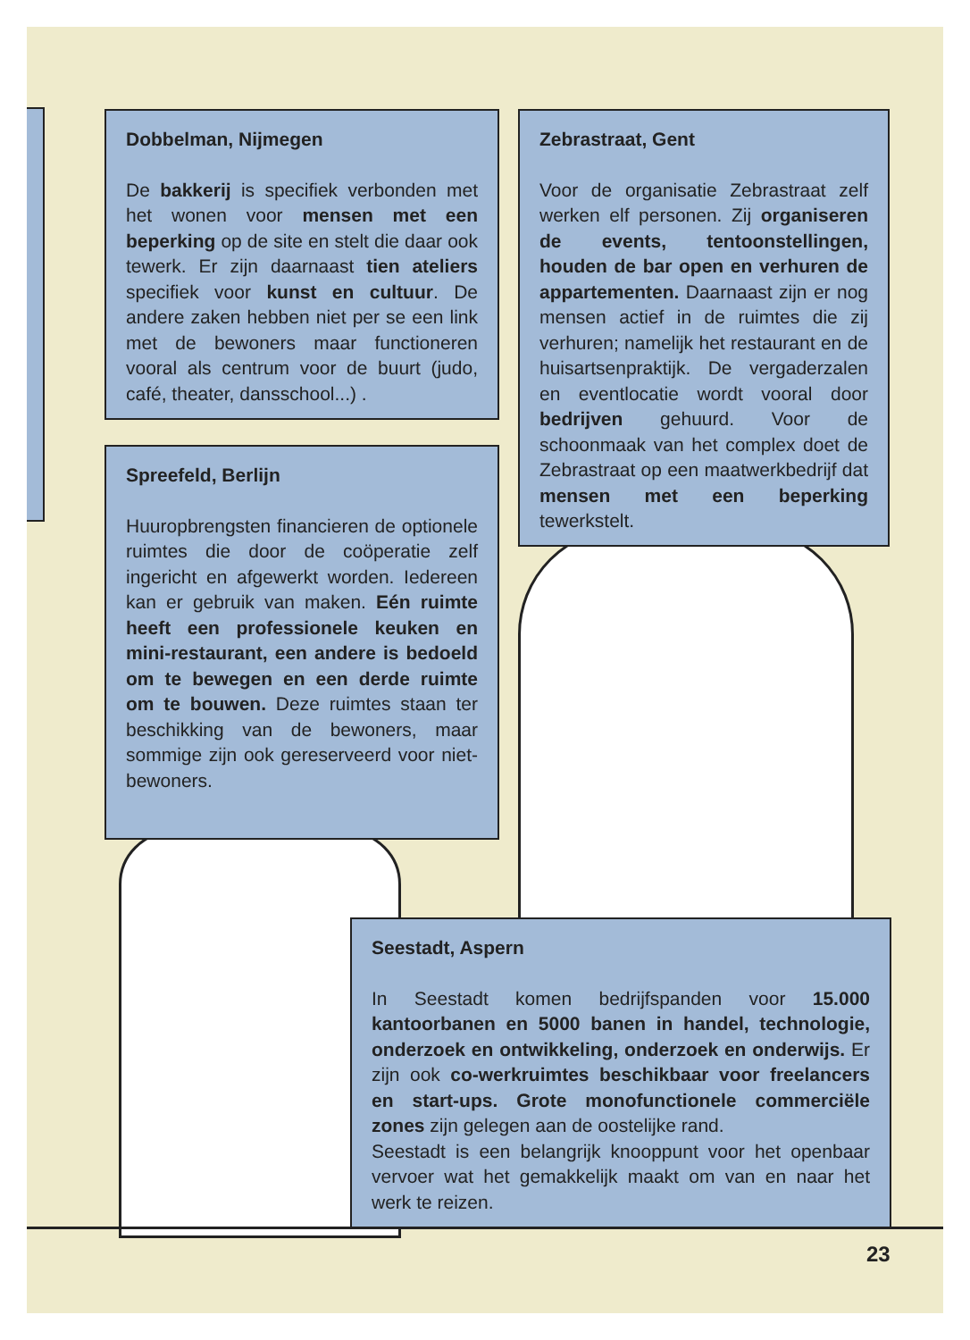Dobbelman, Nijmegen
De bakkerij is specifiek verbonden met het wonen voor mensen met een beperking op de site en stelt die daar ook tewerk. Er zijn daarnaast tien ateliers specifiek voor kunst en cultuur. De andere zaken hebben niet per se een link met de bewoners maar functioneren vooral als centrum voor de buurt (judo, café, theater, dansschool...) .
Spreefeld, Berlijn
Huuropbrengsten financieren de optionele ruimtes die door de coöperatie zelf ingericht en afgewerkt worden. Iedereen kan er gebruik van maken. Eén ruimte heeft een professionele keuken en mini-restaurant, een andere is bedoeld om te bewegen en een derde ruimte om te bouwen. Deze ruimtes staan ter beschikking van de bewoners, maar sommige zijn ook gereserveerd voor niet-bewoners.
Zebrastraat, Gent
Voor de organisatie Zebrastraat zelf werken elf personen. Zij organiseren de events, tentoonstellingen, houden de bar open en verhuren de appartementen. Daarnaast zijn er nog mensen actief in de ruimtes die zij verhuren; namelijk het restaurant en de huisartsenpraktijk. De vergaderzalen en eventlocatie wordt vooral door bedrijven gehuurd. Voor de schoonmaak van het complex doet de Zebrastraat op een maatwerkbedrijf dat mensen met een beperking tewerkstelt.
Seestadt, Aspern
In Seestadt komen bedrijfspanden voor 15.000 kantoorbanen en 5000 banen in handel, technologie, onderzoek en ontwikkeling, onderzoek en onderwijs. Er zijn ook co-werkruimtes beschikbaar voor freelancers en start-ups. Grote monofunctionele commerciële zones zijn gelegen aan de oostelijke rand.
Seestadt is een belangrijk knooppunt voor het openbaar vervoer wat het gemakkelijk maakt om van en naar het werk te reizen.
23